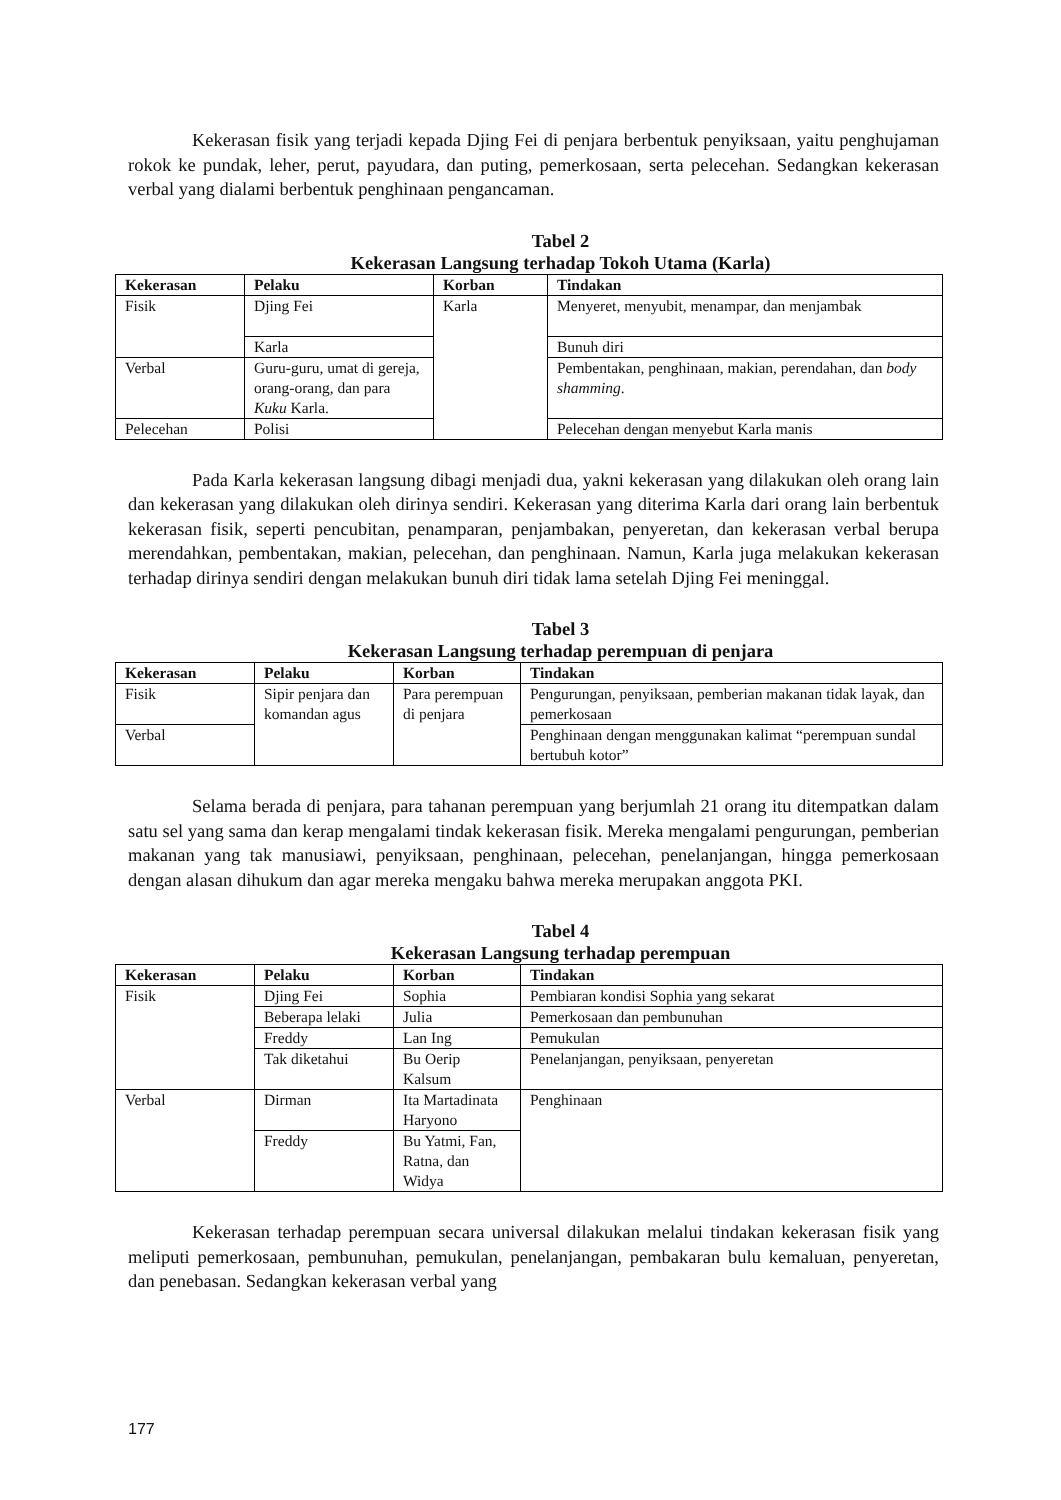Kekerasan fisik yang terjadi kepada Djing Fei di penjara berbentuk penyiksaan, yaitu penghujaman rokok ke pundak, leher, perut, payudara, dan puting, pemerkosaan, serta pelecehan. Sedangkan kekerasan verbal yang dialami berbentuk penghinaan pengancaman.
Tabel 2
Kekerasan Langsung terhadap Tokoh Utama (Karla)
| Kekerasan | Pelaku | Korban | Tindakan |
| --- | --- | --- | --- |
| Fisik | Djing Fei | Karla | Menyeret, menyubit, menampar, dan menjambak |
| | Karla | | Bunuh diri |
| Verbal | Guru-guru, umat di gereja, orang-orang, dan para Kuku Karla. | | Pembentakan, penghinaan, makian, perendahan, dan body shamming . |
| Pelecehan | Polisi | | Pelecehan dengan menyebut Karla manis |
Pada Karla kekerasan langsung dibagi menjadi dua, yakni kekerasan yang dilakukan oleh orang lain dan kekerasan yang dilakukan oleh dirinya sendiri. Kekerasan yang diterima Karla dari orang lain berbentuk kekerasan fisik, seperti pencubitan, penamparan, penjambakan, penyeretan, dan kekerasan verbal berupa merendahkan, pembentakan, makian, pelecehan, dan penghinaan. Namun, Karla juga melakukan kekerasan terhadap dirinya sendiri dengan melakukan bunuh diri tidak lama setelah Djing Fei meninggal.
Tabel 3
Kekerasan Langsung terhadap perempuan di penjara
| Kekerasan | Pelaku | Korban | Tindakan |
| --- | --- | --- | --- |
| Fisik | Sipir penjara dan komandan agus | Para perempuan di penjara | Pengurungan, penyiksaan, pemberian makanan tidak layak, dan pemerkosaan |
| Verbal | | | Penghinaan dengan menggunakan kalimat “perempuan sundal bertubuh kotor” |
Selama berada di penjara, para tahanan perempuan yang berjumlah 21 orang itu ditempatkan dalam satu sel yang sama dan kerap mengalami tindak kekerasan fisik. Mereka mengalami pengurungan, pemberian makanan yang tak manusiawi, penyiksaan, penghinaan, pelecehan, penelanjangan, hingga pemerkosaan dengan alasan dihukum dan agar mereka mengaku bahwa mereka merupakan anggota PKI.
Tabel 4
Kekerasan Langsung terhadap perempuan
| Kekerasan | Pelaku | Korban | Tindakan |
| --- | --- | --- | --- |
| Fisik | Djing Fei | Sophia | Pembiaran kondisi Sophia yang sekarat |
| | Beberapa lelaki | Julia | Pemerkosaan dan pembunuhan |
| | Freddy | Lan Ing | Pemukulan |
| | Tak diketahui | Bu Oerip Kalsum | Penelanjangan, penyiksaan, penyeretan |
| Verbal | Dirman | Ita Martadinata Haryono | Penghinaan |
| | Freddy | Bu Yatmi, Fan, Ratna, dan Widya | |
Kekerasan terhadap perempuan secara universal dilakukan melalui tindakan kekerasan fisik yang meliputi pemerkosaan, pembunuhan, pemukulan, penelanjangan, pembakaran bulu kemaluan, penyeretan, dan penebasan. Sedangkan kekerasan verbal yang
177